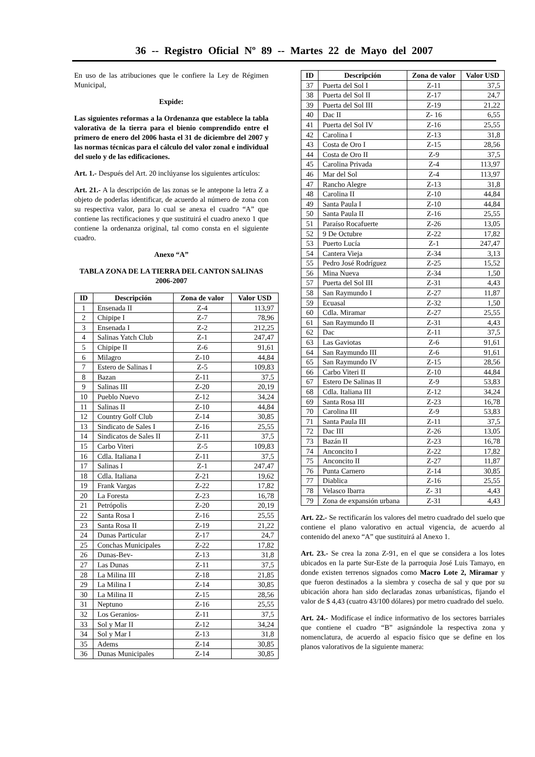36 -- Registro Oficial Nº 89 -- Martes 22 de Mayo del 2007
En uso de las atribuciones que le confiere la Ley de Régimen Municipal,
Expide:
Las siguientes reformas a la Ordenanza que establece la tabla valorativa de la tierra para el bienio comprendido entre el primero de enero del 2006 hasta el 31 de diciembre del 2007 y las normas técnicas para el cálculo del valor zonal e individual del suelo y de las edificaciones.
Art. 1.- Después del Art. 20 inclúyanse los siguientes artículos:
Art. 21.- A la descripción de las zonas se le antepone la letra Z a objeto de poderlas identificar, de acuerdo al número de zona con su respectiva valor, para lo cual se anexa el cuadro “A” que contiene las rectificaciones y que sustituirá el cuadro anexo 1 que contiene la ordenanza original, tal como consta en el siguiente cuadro.
Anexo “A”
TABLA ZONA DE LA TIERRA DEL CANTON SALINAS
2006-2007
| ID | Descripción | Zona de valor | Valor USD |
| --- | --- | --- | --- |
| 1 | Ensenada II | Z-4 | 113,97 |
| 2 | Chipipe I | Z-7 | 78,96 |
| 3 | Ensenada I | Z-2 | 212,25 |
| 4 | Salinas Yatch Club | Z-1 | 247,47 |
| 5 | Chipipe II | Z-6 | 91,61 |
| 6 | Milagro | Z-10 | 44,84 |
| 7 | Estero de Salinas I | Z-5 | 109,83 |
| 8 | Bazan | Z-11 | 37,5 |
| 9 | Salinas III | Z-20 | 20,19 |
| 10 | Pueblo Nuevo | Z-12 | 34,24 |
| 11 | Salinas II | Z-10 | 44,84 |
| 12 | Country Golf Club | Z-14 | 30,85 |
| 13 | Sindicato de Sales I | Z-16 | 25,55 |
| 14 | Sindicatos de Sales II | Z-11 | 37,5 |
| 15 | Carbo Viteri | Z-5 | 109,83 |
| 16 | Cdla. Italiana I | Z-11 | 37,5 |
| 17 | Salinas I | Z-1 | 247,47 |
| 18 | Cdla. Italiana | Z-21 | 19,62 |
| 19 | Frank Vargas | Z-22 | 17,82 |
| 20 | La Foresta | Z-23 | 16,78 |
| 21 | Petrópolis | Z-20 | 20,19 |
| 22 | Santa Rosa I | Z-16 | 25,55 |
| 23 | Santa Rosa II | Z-19 | 21,22 |
| 24 | Dunas Particular | Z-17 | 24,7 |
| 25 | Conchas Municipales | Z-22 | 17,82 |
| 26 | Dunas-Bev- | Z-13 | 31,8 |
| 27 | Las Dunas | Z-11 | 37,5 |
| 28 | La Milina III | Z-18 | 21,85 |
| 29 | La Milina I | Z-14 | 30,85 |
| 30 | La Milina II | Z-15 | 28,56 |
| 31 | Neptuno | Z-16 | 25,55 |
| 32 | Los Geranios- | Z-11 | 37,5 |
| 33 | Sol y Mar II | Z-12 | 34,24 |
| 34 | Sol y Mar I | Z-13 | 31,8 |
| 35 | Adems | Z-14 | 30,85 |
| 36 | Dunas Municipales | Z-14 | 30,85 |
| ID | Descripción | Zona de valor | Valor USD |
| --- | --- | --- | --- |
| 37 | Puerta del Sol I | Z-11 | 37,5 |
| 38 | Puerta del Sol II | Z-17 | 24,7 |
| 39 | Puerta del Sol III | Z-19 | 21,22 |
| 40 | Dac II | Z- 16 | 6,55 |
| 41 | Puerta del Sol IV | Z-16 | 25,55 |
| 42 | Carolina I | Z-13 | 31,8 |
| 43 | Costa de Oro I | Z-15 | 28,56 |
| 44 | Costa de Oro II | Z-9 | 37,5 |
| 45 | Carolina Privada | Z-4 | 113,97 |
| 46 | Mar del Sol | Z-4 | 113,97 |
| 47 | Rancho Alegre | Z-13 | 31,8 |
| 48 | Carolina II | Z-10 | 44,84 |
| 49 | Santa Paula I | Z-10 | 44,84 |
| 50 | Santa Paula II | Z-16 | 25,55 |
| 51 | Paraíso Rocafuerte | Z-26 | 13,05 |
| 52 | 9 De Octubre | Z-22 | 17,82 |
| 53 | Puerto Lucía | Z-1 | 247,47 |
| 54 | Cantera Vieja | Z-34 | 3,13 |
| 55 | Pedro José Rodríguez | Z-25 | 15,52 |
| 56 | Mina Nueva | Z-34 | 1,50 |
| 57 | Puerta del Sol III | Z-31 | 4,43 |
| 58 | San Raymundo I | Z-27 | 11,87 |
| 59 | Ecuasal | Z-32 | 1,50 |
| 60 | Cdla. Miramar | Z-27 | 25,55 |
| 61 | San Raymundo II | Z-31 | 4,43 |
| 62 | Dac | Z-11 | 37,5 |
| 63 | Las Gaviotas | Z-6 | 91,61 |
| 64 | San Raymundo III | Z-6 | 91,61 |
| 65 | San Raymundo IV | Z-15 | 28,56 |
| 66 | Carbo Viteri II | Z-10 | 44,84 |
| 67 | Estero De Salinas II | Z-9 | 53,83 |
| 68 | Cdla. Italiana III | Z-12 | 34,24 |
| 69 | Santa Rosa III | Z-23 | 16,78 |
| 70 | Carolina III | Z-9 | 53,83 |
| 71 | Santa Paula III | Z-11 | 37,5 |
| 72 | Dac III | Z-26 | 13,05 |
| 73 | Bazán II | Z-23 | 16,78 |
| 74 | Anconcito I | Z-22 | 17,82 |
| 75 | Anconcito II | Z-27 | 11,87 |
| 76 | Punta Carnero | Z-14 | 30,85 |
| 77 | Diablica | Z-16 | 25,55 |
| 78 | Velasco Ibarra | Z- 31 | 4,43 |
| 79 | Zona de expansión urbana | Z-31 | 4,43 |
Art. 22.- Se rectificarán los valores del metro cuadrado del suelo que contiene el plano valorativo en actual vigencia, de acuerdo al contenido del anexo “A” que sustituirá al Anexo 1.
Art. 23.- Se crea la zona Z-91, en el que se considera a los lotes ubicados en la parte Sur-Este de la parroquia José Luis Tamayo, en donde existen terrenos signados como Macro Lote 2, Miramar y que fueron destinados a la siembra y cosecha de sal y que por su ubicación ahora han sido declaradas zonas urbanísticas, fijando el valor de $ 4,43 (cuatro 43/100 dólares) por metro cuadrado del suelo.
Art. 24.- Modifícase el índice informativo de los sectores barriales que contiene el cuadro “B” asignándole la respectiva zona y nomenclatura, de acuerdo al espacio físico que se define en los planos valorativos de la siguiente manera: